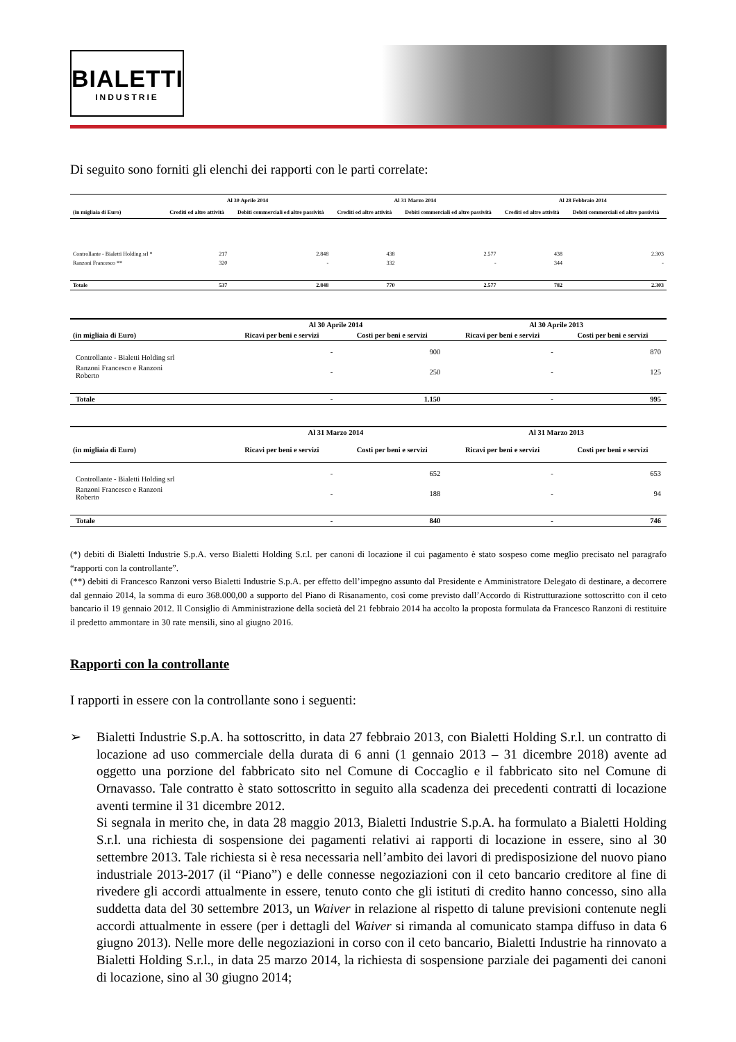BIALETTI
INDUSTRIE
Di seguito sono forniti gli elenchi dei rapporti con le parti correlate:
| | Al 30 Aprile 2014 | | Al 31 Marzo 2014 | | Al 28 Febbraio 2014 | |
| --- | --- | --- | --- | --- | --- | --- |
| (in migliaia di Euro) | Crediti ed altre attività | Debiti commerciali ed altre passività | Crediti ed altre attività | Debiti commerciali ed altre passività | Crediti ed altre attività | Debiti commerciali ed altre passività |
| Controllante - Bialetti Holding srl * | 217 | 2.848 | 438 | 2.577 | 438 | 2.303 |
| Ranzoni Francesco ** | 320 | - | 332 | - | 344 | - |
| Totale | 537 | 2.848 | 770 | 2.577 | 782 | 2.303 |
| | Al 30 Aprile 2014 | | Al 30 Aprile 2013 | |
| --- | --- | --- | --- | --- |
| (in migliaia di Euro) | Ricavi per beni e servizi | Costi per beni e servizi | Ricavi per beni e servizi | Costi per beni e servizi |
| Controllante - Bialetti Holding srl | - | 900 | - | 870 |
| Ranzoni Francesco e Ranzoni Roberto | - | 250 | - | 125 |
| Totale | - | 1.150 | - | 995 |
| | Al 31 Marzo 2014 | | Al 31 Marzo 2013 | |
| --- | --- | --- | --- | --- |
| (in migliaia di Euro) | Ricavi per beni e servizi | Costi per beni e servizi | Ricavi per beni e servizi | Costi per beni e servizi |
| Controllante - Bialetti Holding srl | - | 652 | - | 653 |
| Ranzoni Francesco e Ranzoni Roberto | - | 188 | - | 94 |
| Totale | - | 840 | - | 746 |
(*) debiti di Bialetti Industrie S.p.A. verso Bialetti Holding S.r.l. per canoni di locazione il cui pagamento è stato sospeso come meglio precisato nel paragrafo “rapporti con la controllante”.
(**) debiti di Francesco Ranzoni verso Bialetti Industrie S.p.A. per effetto dell’impegno assunto dal Presidente e Amministratore Delegato di destinare, a decorrere dal gennaio 2014, la somma di euro 368.000,00 a supporto del Piano di Risanamento, così come previsto dall’Accordo di Ristrutturazione sottoscritto con il ceto bancario il 19 gennaio 2012. Il Consiglio di Amministrazione della società del 21 febbraio 2014 ha accolto la proposta formulata da Francesco Ranzoni di restituire il predetto ammontare in 30 rate mensili, sino al giugno 2016.
Rapporti con la controllante
I rapporti in essere con la controllante sono i seguenti:
➢ Bialetti Industrie S.p.A. ha sottoscritto, in data 27 febbraio 2013, con Bialetti Holding S.r.l. un contratto di locazione ad uso commerciale della durata di 6 anni (1 gennaio 2013 – 31 dicembre 2018) avente ad oggetto una porzione del fabbricato sito nel Comune di Coccaglio e il fabbricato sito nel Comune di Ornavasso. Tale contratto è stato sottoscritto in seguito alla scadenza dei precedenti contratti di locazione aventi termine il 31 dicembre 2012.
Si segnala in merito che, in data 28 maggio 2013, Bialetti Industrie S.p.A. ha formulato a Bialetti Holding S.r.l. una richiesta di sospensione dei pagamenti relativi ai rapporti di locazione in essere, sino al 30 settembre 2013. Tale richiesta si è resa necessaria nell’ambito dei lavori di predisposizione del nuovo piano industriale 2013-2017 (il “Piano”) e delle connesse negoziazioni con il ceto bancario creditore al fine di rivedere gli accordi attualmente in essere, tenuto conto che gli istituti di credito hanno concesso, sino alla suddetta data del 30 settembre 2013, un Waiver in relazione al rispetto di talune previsioni contenute negli accordi attualmente in essere (per i dettagli del Waiver si rimanda al comunicato stampa diffuso in data 6 giugno 2013). Nelle more delle negoziazioni in corso con il ceto bancario, Bialetti Industrie ha rinnovato a Bialetti Holding S.r.l., in data 25 marzo 2014, la richiesta di sospensione parziale dei pagamenti dei canoni di locazione, sino al 30 giugno 2014;